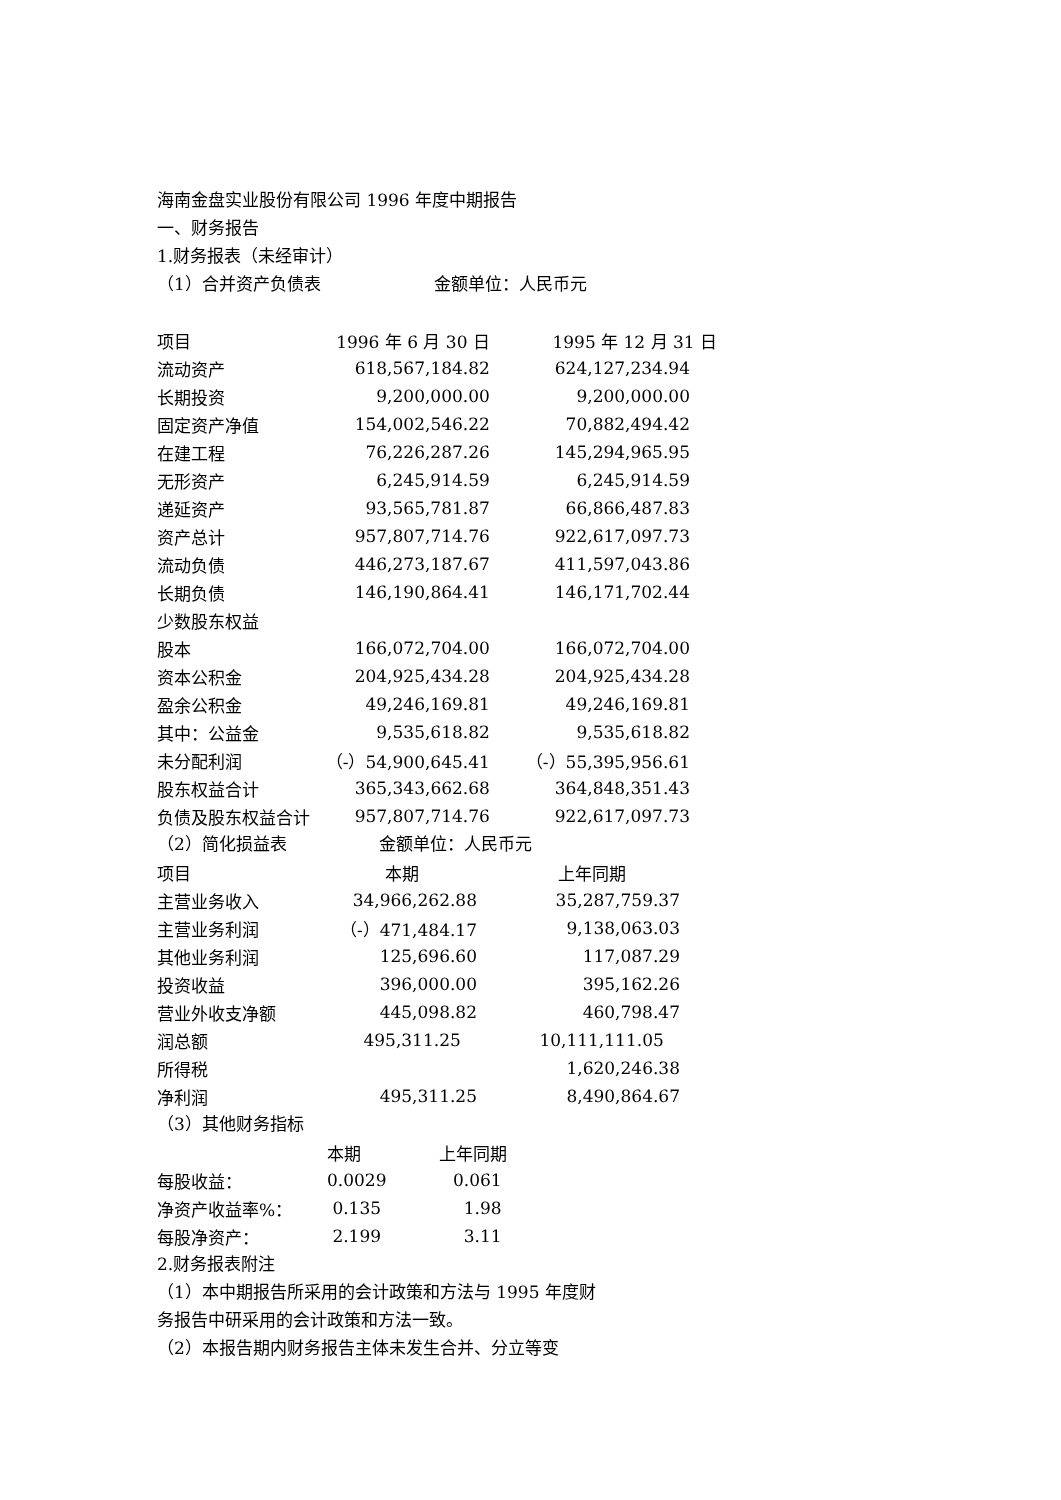海南金盘实业股份有限公司 1996 年度中期报告
一、财务报告
1.财务报表（未经审计）
（1）合并资产负债表 金额单位：人民币元
| 项目 | 1996 年 6 月 30 日 | 1995 年 12 月 31 日 |
| --- | --- | --- |
| 流动资产 | 618,567,184.82 | 624,127,234.94 |
| 长期投资 | 9,200,000.00 | 9,200,000.00 |
| 固定资产净值 | 154,002,546.22 | 70,882,494.42 |
| 在建工程 | 76,226,287.26 | 145,294,965.95 |
| 无形资产 | 6,245,914.59 | 6,245,914.59 |
| 递延资产 | 93,565,781.87 | 66,866,487.83 |
| 资产总计 | 957,807,714.76 | 922,617,097.73 |
| 流动负债 | 446,273,187.67 | 411,597,043.86 |
| 长期负债 | 146,190,864.41 | 146,171,702.44 |
| 少数股东权益 | | |
| 股本 | 166,072,704.00 | 166,072,704.00 |
| 资本公积金 | 204,925,434.28 | 204,925,434.28 |
| 盈余公积金 | 49,246,169.81 | 49,246,169.81 |
| 其中：公益金 | 9,535,618.82 | 9,535,618.82 |
| 未分配利润 | （-）54,900,645.41 | （-）55,395,956.61 |
| 股东权益合计 | 365,343,662.68 | 364,848,351.43 |
| 负债及股东权益合计 | 957,807,714.76 | 922,617,097.73 |
（2）简化损益表 金额单位：人民币元
| 项目 | 本期 | 上年同期 |
| --- | --- | --- |
| 主营业务收入 | 34,966,262.88 | 35,287,759.37 |
| 主营业务利润 | （-）471,484.17 | 9,138,063.03 |
| 其他业务利润 | 125,696.60 | 117,087.29 |
| 投资收益 | 396,000.00 | 395,162.26 |
| 营业外收支净额 | 445,098.82 | 460,798.47 |
| 润总额 | 495,311.25 | 10,111,111.05 |
| 所得税 | | 1,620,246.38 |
| 净利润 | 495,311.25 | 8,490,864.67 |
（3）其他财务指标
| | 本期 | 上年同期 |
| --- | --- | --- |
| 每股收益： | 0.0029 | 0.061 |
| 净资产收益率%： | 0.135 | 1.98 |
| 每股净资产： | 2.199 | 3.11 |
2.财务报表附注
（1）本中期报告所采用的会计政策和方法与 1995 年度财
务报告中研采用的会计政策和方法一致。
（2）本报告期内财务报告主体未发生合并、分立等变